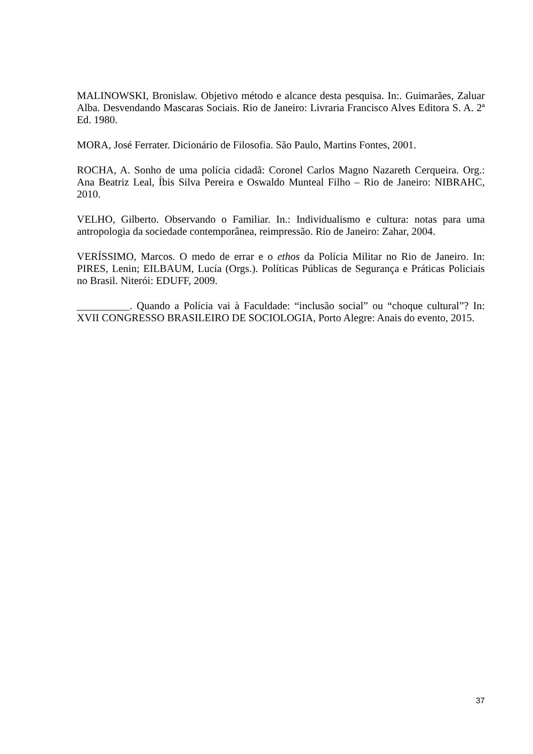MALINOWSKI, Bronislaw. Objetivo método e alcance desta pesquisa. In:. Guimarães, Zaluar Alba. Desvendando Mascaras Sociais. Rio de Janeiro: Livraria Francisco Alves Editora S. A. 2ª Ed. 1980.
MORA, José Ferrater. Dicionário de Filosofia. São Paulo, Martins Fontes, 2001.
ROCHA, A. Sonho de uma polícia cidadã: Coronel Carlos Magno Nazareth Cerqueira. Org.: Ana Beatriz Leal, Íbis Silva Pereira e Oswaldo Munteal Filho – Rio de Janeiro: NIBRAHC, 2010.
VELHO, Gilberto. Observando o Familiar. In.: Individualismo e cultura: notas para uma antropologia da sociedade contemporânea, reimpressão. Rio de Janeiro: Zahar, 2004.
VERÍSSIMO, Marcos. O medo de errar e o ethos da Polícia Militar no Rio de Janeiro. In: PIRES, Lenin; EILBAUM, Lucía (Orgs.). Políticas Públicas de Segurança e Práticas Policiais no Brasil. Niterói: EDUFF, 2009.
__________. Quando a Polícia vai à Faculdade: “inclusão social” ou “choque cultural”? In: XVII CONGRESSO BRASILEIRO DE SOCIOLOGIA, Porto Alegre: Anais do evento, 2015.
37